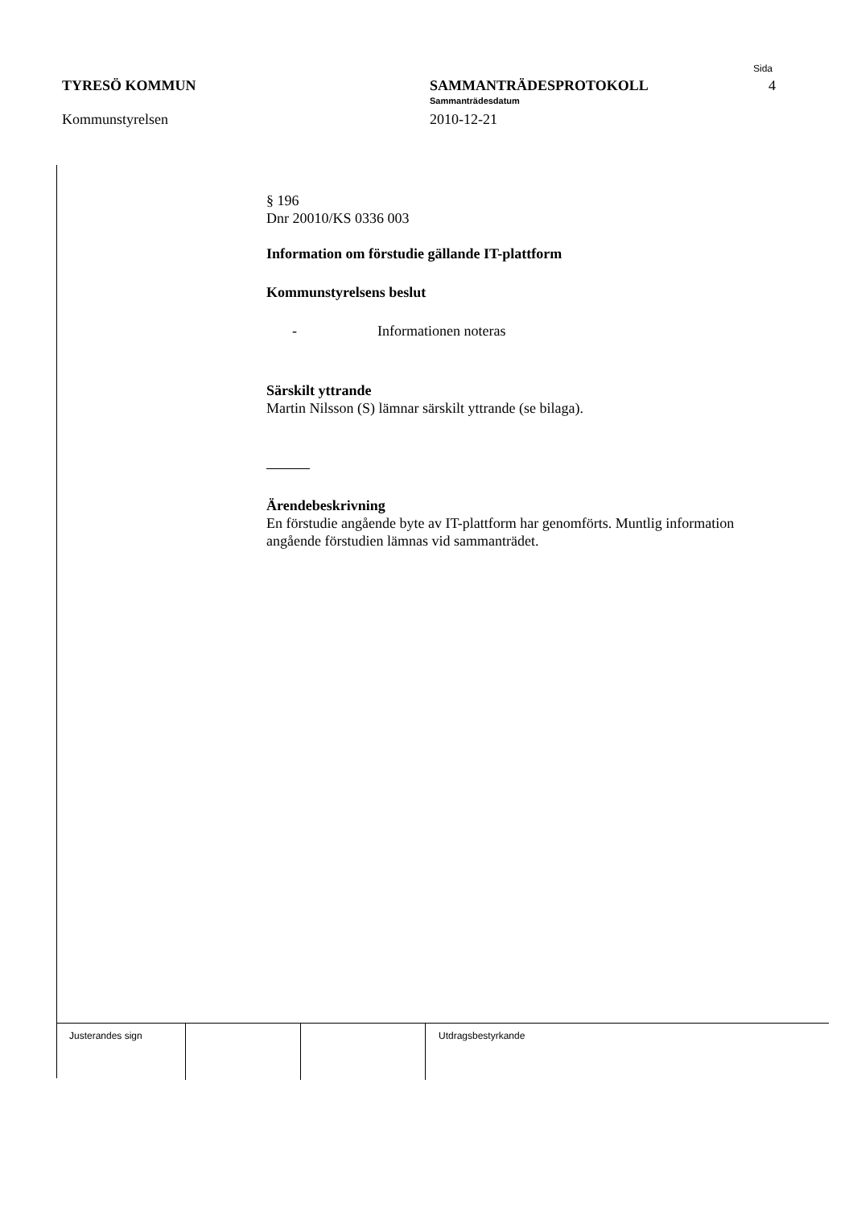TYRESÖ KOMMUN
Kommunstyrelsen
SAMMANTRÄDESPROTOKOLL
Sammanträdesdatum
2010-12-21
Sida
4
§ 196
Dnr 20010/KS 0336 003
Information om förstudie gällande IT-plattform
Kommunstyrelsens beslut
- Informationen noteras
Särskilt yttrande
Martin Nilsson (S) lämnar särskilt yttrande (se bilaga).
Ärendebeskrivning
En förstudie angående byte av IT-plattform har genomförts. Muntlig information angående förstudien lämnas vid sammanträdet.
Justerandes sign Utdragsbestyrkande